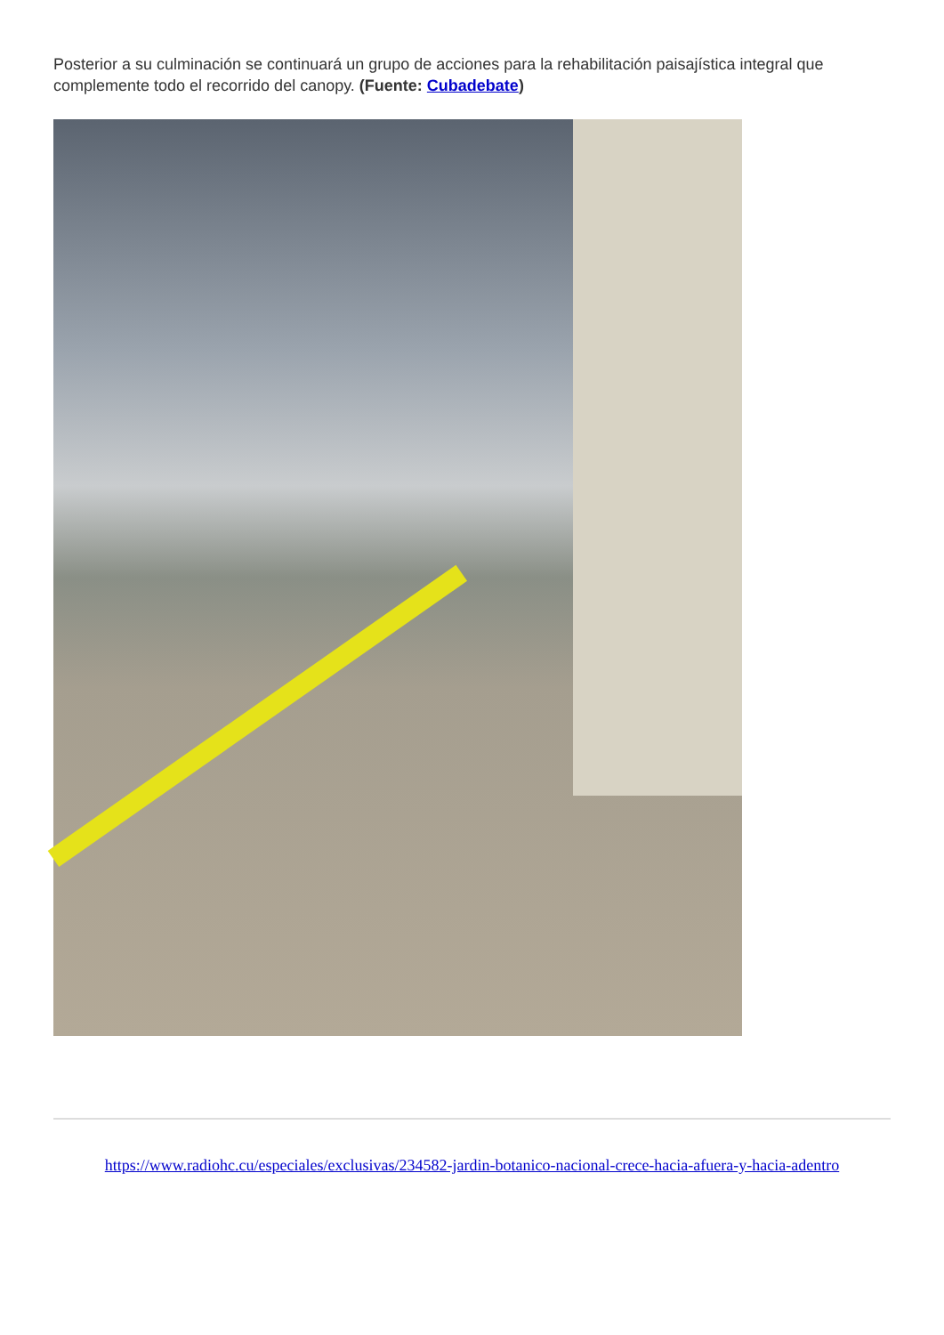Posterior a su culminación se continuará un grupo de acciones para la rehabilitación paisajística integral que complemente todo el recorrido del canopy. (Fuente: Cubadebate)
https://www.radiohc.cu/especiales/exclusivas/234582-jardin-botanico-nacional-crece-hacia-afuera-y-hacia-adentro